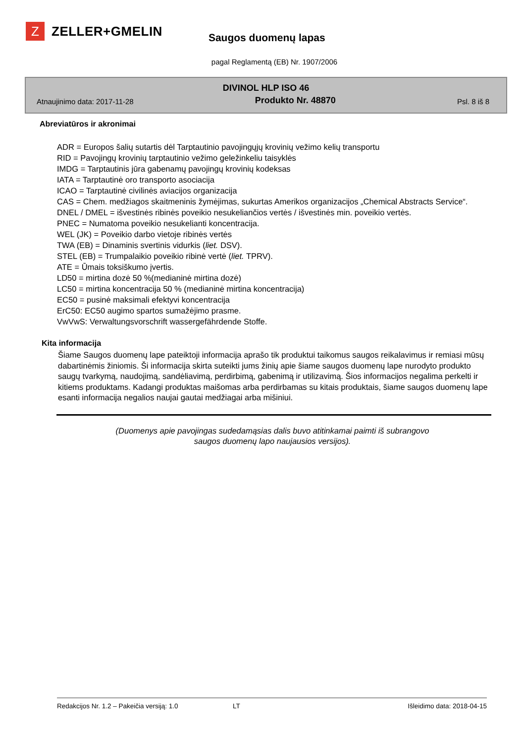Z
ZELLER+GMELIN
Saugos duomenų lapas
pagal Reglamentą (EB) Nr. 1907/2006
DIVINOL HLP ISO 46
Atnaujinimo data: 2017-11-28 Produkto Nr. 48870 Psl. 8 iš 8
Abreviatūros ir akronimai
ADR = Europos šalių sutartis dėl Tarptautinio pavojingųjų krovinių vežimo kelių transportu
RID = Pavojingų krovinių tarptautinio vežimo geležinkeliu taisyklės
IMDG = Tarptautinis jūra gabenamų pavojingų krovinių kodeksas
IATA = Tarptautinė oro transporto asociacija
ICAO = Tarptautinė civilinės aviacijos organizacija
CAS = Chem. medžiagos skaitmeninis žymėjimas, sukurtas Amerikos organizacijos „Chemical Abstracts Service“.
DNEL / DMEL = išvestinės ribinės poveikio nesukeliančios vertės / išvestinės min. poveikio vertės.
PNEC = Numatoma poveikio nesukelianti koncentracija.
WEL (JK) = Poveikio darbo vietoje ribinės vertės
TWA (EB) = Dinaminis svertinis vidurkis (liet. DSV).
STEL (EB) = Trumpalaikio poveikio ribinė vertė (liet. TPRV).
ATE = Ūmais toksiškumo įvertis.
LD50 = mirtina dozė 50 %(medianinė mirtina dozė)
LC50 = mirtina koncentracija 50 % (medianinė mirtina koncentracija)
EC50 = pusinė maksimali efektyvi koncentracija
ErC50: EC50 augimo spartos sumažėjimo prasme.
VwVwS: Verwaltungsvorschrift wassergefährdende Stoffe.
Kita informacija
Šiame Saugos duomenų lape pateiktoji informacija aprašo tik produktui taikomus saugos reikalavimus ir remiasi mūsų dabartinėmis žiniomis. Ši informacija skirta suteikti jums žinių apie šiame saugos duomenų lape nurodyto produkto saugų tvarkymą, naudojimą, sandėliavimą, perdirbimą, gabenimą ir utilizavimą. Šios informacijos negalima perkelti ir kitiems produktams. Kadangi produktas maišomas arba perdirbamas su kitais produktais, šiame saugos duomenų lape esanti informacija negalios naujai gautai medžiagai arba mišiniui.
(Duomenys apie pavojingas sudedamąsias dalis buvo atitinkamai paimti iš subrangovo
saugos duomenų lapo naujausios versijos).
Redakcijos Nr. 1.2 – Pakeičia versiją: 1.0 LT Išleidimo data: 2018-04-15